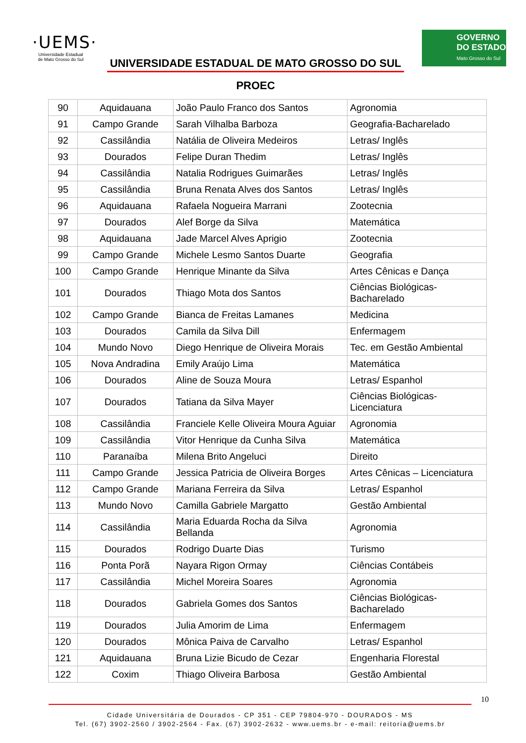·UEMS·
Universidade Estadual
de Mato Grosso do Sul
UNIVERSIDADE ESTADUAL DE MATO GROSSO DO SUL
PROEC
GOVERNO
DO ESTADO
Mato Grosso do Sul
| 90 | Aquidauana | João Paulo Franco dos Santos | Agronomia |
| 91 | Campo Grande | Sarah Vilhalba Barboza | Geografia-Bacharelado |
| 92 | Cassilândia | Natália de Oliveira Medeiros | Letras/ Inglês |
| 93 | Dourados | Felipe Duran Thedim | Letras/ Inglês |
| 94 | Cassilândia | Natalia Rodrigues Guimarães | Letras/ Inglês |
| 95 | Cassilândia | Bruna Renata Alves dos Santos | Letras/ Inglês |
| 96 | Aquidauana | Rafaela Nogueira Marrani | Zootecnia |
| 97 | Dourados | Alef Borge da Silva | Matemática |
| 98 | Aquidauana | Jade Marcel Alves Aprigio | Zootecnia |
| 99 | Campo Grande | Michele Lesmo Santos Duarte | Geografia |
| 100 | Campo Grande | Henrique Minante da Silva | Artes Cênicas e Dança |
| 101 | Dourados | Thiago Mota dos Santos | Ciências Biológicas- Bacharelado |
| 102 | Campo Grande | Bianca de Freitas Lamanes | Medicina |
| 103 | Dourados | Camila da Silva Dill | Enfermagem |
| 104 | Mundo Novo | Diego Henrique de Oliveira Morais | Tec. em Gestão Ambiental |
| 105 | Nova Andradina | Emily Araújo Lima | Matemática |
| 106 | Dourados | Aline de Souza Moura | Letras/ Espanhol |
| 107 | Dourados | Tatiana da Silva Mayer | Ciências Biológicas- Licenciatura |
| 108 | Cassilândia | Franciele Kelle Oliveira Moura Aguiar | Agronomia |
| 109 | Cassilândia | Vitor Henrique da Cunha Silva | Matemática |
| 110 | Paranaíba | Milena Brito Angeluci | Direito |
| 111 | Campo Grande | Jessica Patricia de Oliveira Borges | Artes Cênicas – Licenciatura |
| 112 | Campo Grande | Mariana Ferreira da Silva | Letras/ Espanhol |
| 113 | Mundo Novo | Camilla Gabriele Margatto | Gestão Ambiental |
| 114 | Cassilândia | Maria Eduarda Rocha da Silva Bellanda | Agronomia |
| 115 | Dourados | Rodrigo Duarte Dias | Turismo |
| 116 | Ponta Porã | Nayara Rigon Ormay | Ciências Contábeis |
| 117 | Cassilândia | Michel Moreira Soares | Agronomia |
| 118 | Dourados | Gabriela Gomes dos Santos | Ciências Biológicas- Bacharelado |
| 119 | Dourados | Julia Amorim de Lima | Enfermagem |
| 120 | Dourados | Mônica Paiva de Carvalho | Letras/ Espanhol |
| 121 | Aquidauana | Bruna Lizie Bicudo de Cezar | Engenharia Florestal |
| 122 | Coxim | Thiago Oliveira Barbosa | Gestão Ambiental |
10
Cidade Universitária de Dourados - CP 351 - CEP 79804-970 - DOURADOS - MS
Tel. (67) 3902-2560 / 3902-2564 - Fax. (67) 3902-2632 - www.uems.br - e-mail: reitoria@uems.br